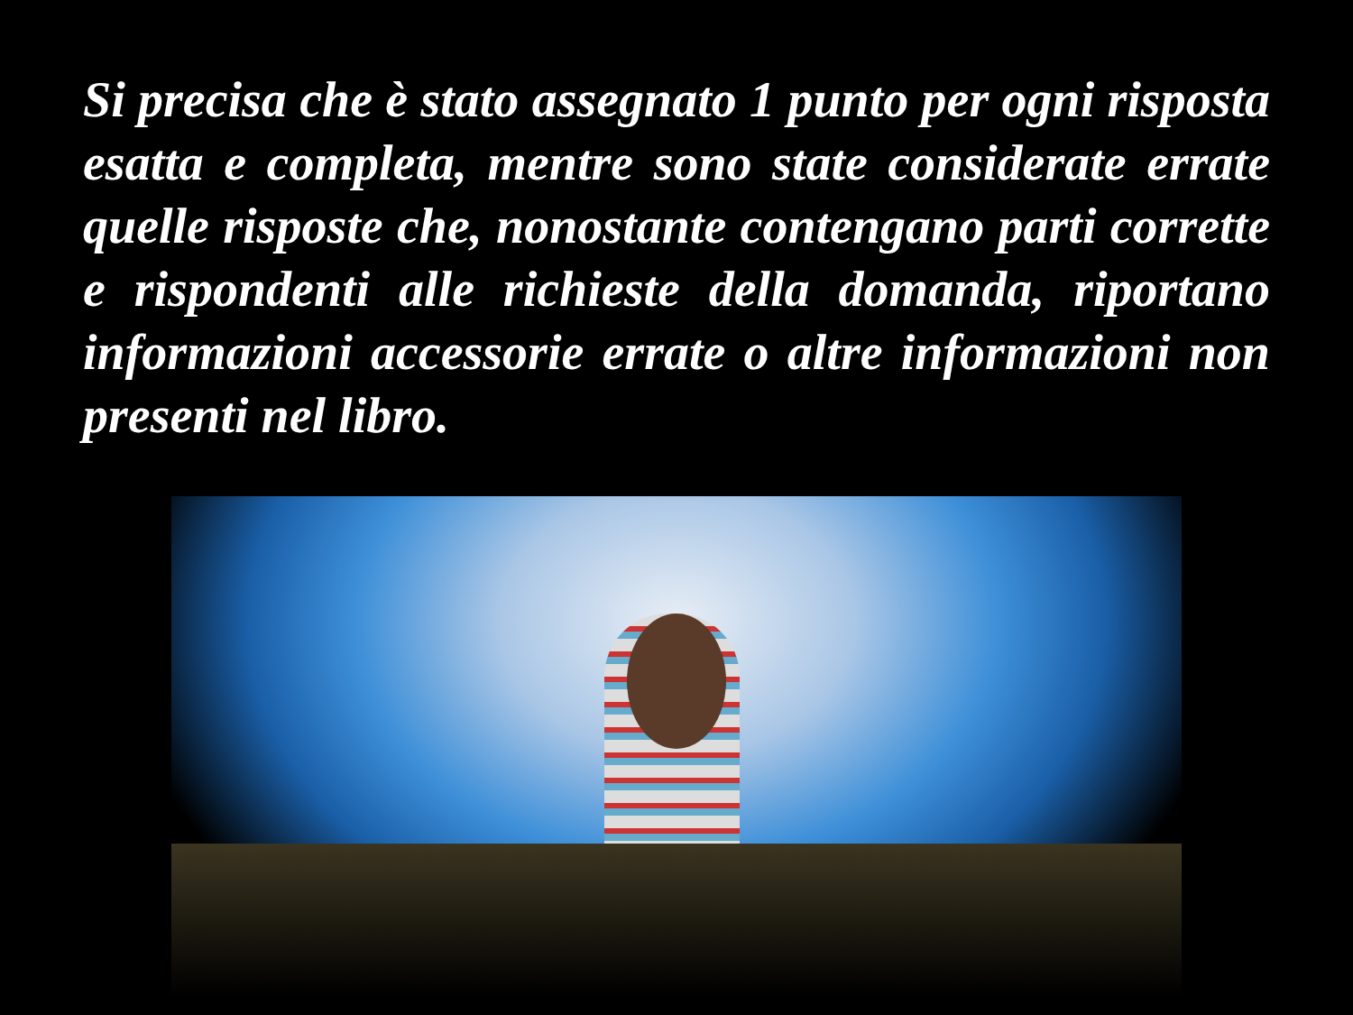Si precisa che è stato assegnato 1 punto per ogni risposta esatta e completa, mentre sono state considerate errate quelle risposte che, nonostante contengano parti corrette e rispondenti alle richieste della domanda, riportano informazioni accessorie errate o altre informazioni non presenti nel libro.